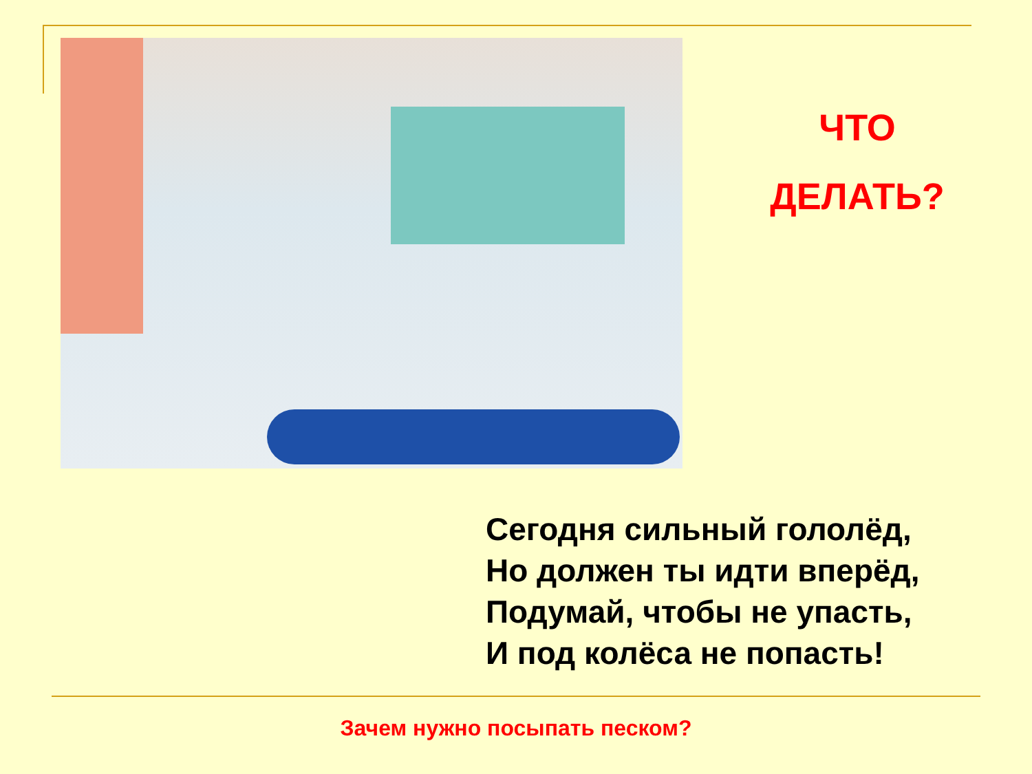ЧТО
ДЕЛАТЬ?
Сегодня сильный гололёд,
Но должен ты идти вперёд,
Подумай, чтобы не упасть,
И под колёса не попасть!
Зачем нужно посыпать песком?